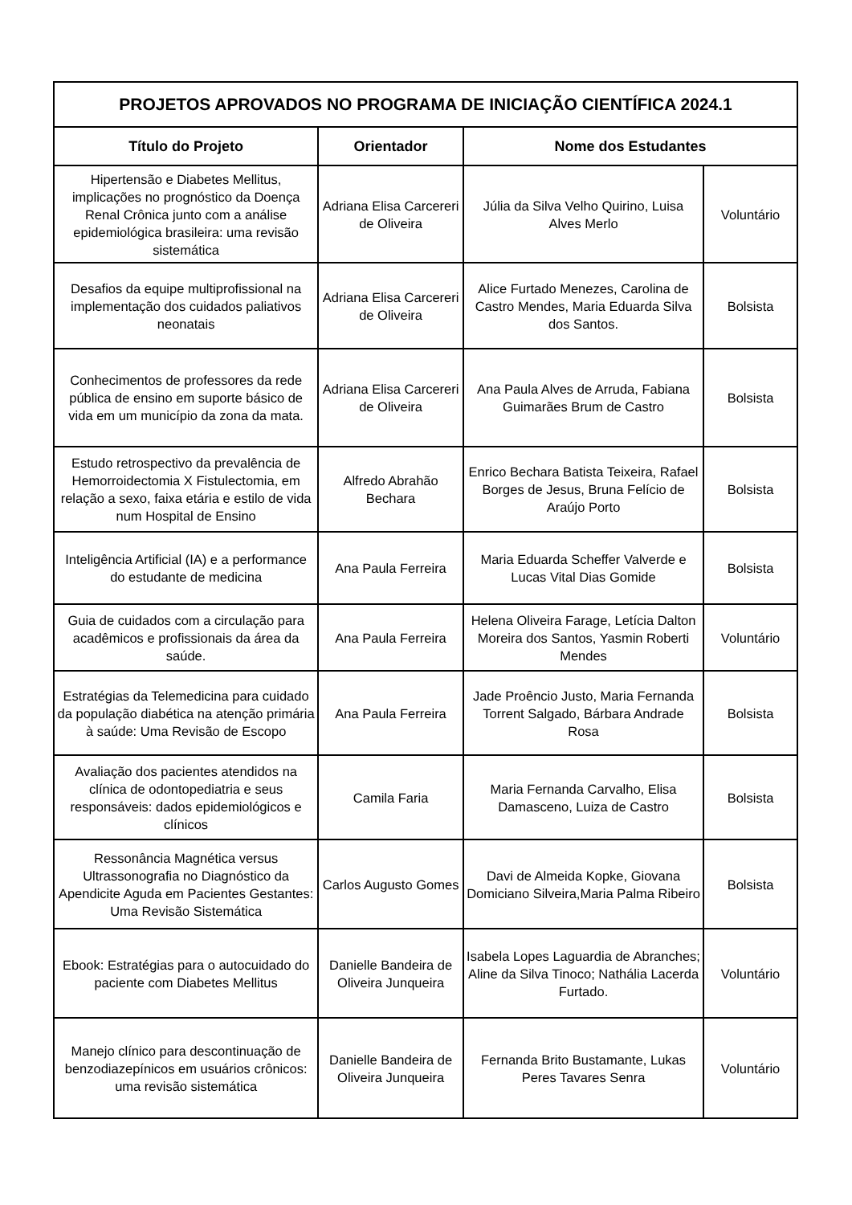| PROJETOS APROVADOS NO PROGRAMA DE INICIAÇÃO CIENTÍFICA 2024.1 | | | |
| Título do Projeto | Orientador | Nome dos Estudantes | |
| Hipertensão e Diabetes Mellitus, implicações no prognóstico da Doença Renal Crônica junto com a análise epidemiológica brasileira: uma revisão sistemática | Adriana Elisa Carcereri de Oliveira | Júlia da Silva Velho Quirino, Luisa Alves Merlo | Voluntário |
| Desafios da equipe multiprofissional na implementação dos cuidados paliativos neonatais | Adriana Elisa Carcereri de Oliveira | Alice Furtado Menezes, Carolina de Castro Mendes, Maria Eduarda Silva dos Santos. | Bolsista |
| Conhecimentos de professores da rede pública de ensino em suporte básico de vida em um município da zona da mata. | Adriana Elisa Carcereri de Oliveira | Ana Paula Alves de Arruda, Fabiana Guimarães Brum de Castro | Bolsista |
| Estudo retrospectivo da prevalência de Hemorroidectomia X Fistulectomia, em relação a sexo, faixa etária e estilo de vida num Hospital de Ensino | Alfredo Abrahão Bechara | Enrico Bechara Batista Teixeira, Rafael Borges de Jesus, Bruna Felício de Araújo Porto | Bolsista |
| Inteligência Artificial (IA) e a performance do estudante de medicina | Ana Paula Ferreira | Maria Eduarda Scheffer Valverde e Lucas Vital Dias Gomide | Bolsista |
| Guia de cuidados com a circulação para acadêmicos e profissionais da área da saúde. | Ana Paula Ferreira | Helena Oliveira Farage, Letícia Dalton Moreira dos Santos, Yasmin Roberti Mendes | Voluntário |
| Estratégias da Telemedicina para cuidado da população diabética na atenção primária à saúde: Uma Revisão de Escopo | Ana Paula Ferreira | Jade Proêncio Justo, Maria Fernanda Torrent Salgado, Bárbara Andrade Rosa | Bolsista |
| Avaliação dos pacientes atendidos na clínica de odontopediatria e seus responsáveis: dados epidemiológicos e clínicos | Camila Faria | Maria Fernanda Carvalho, Elisa Damasceno, Luiza de Castro | Bolsista |
| Ressonância Magnética versus Ultrassonografia no Diagnóstico da Apendicite Aguda em Pacientes Gestantes: Uma Revisão Sistemática | Carlos Augusto Gomes | Davi de Almeida Kopke, Giovana Domiciano Silveira,Maria Palma Ribeiro | Bolsista |
| Ebook: Estratégias para o autocuidado do paciente com Diabetes Mellitus | Danielle Bandeira de Oliveira Junqueira | Isabela Lopes Laguardia de Abranches; Aline da Silva Tinoco; Nathália Lacerda Furtado. | Voluntário |
| Manejo clínico para descontinuação de benzodiazepínicos em usuários crônicos: uma revisão sistemática | Danielle Bandeira de Oliveira Junqueira | Fernanda Brito Bustamante, Lukas Peres Tavares Senra | Voluntário |